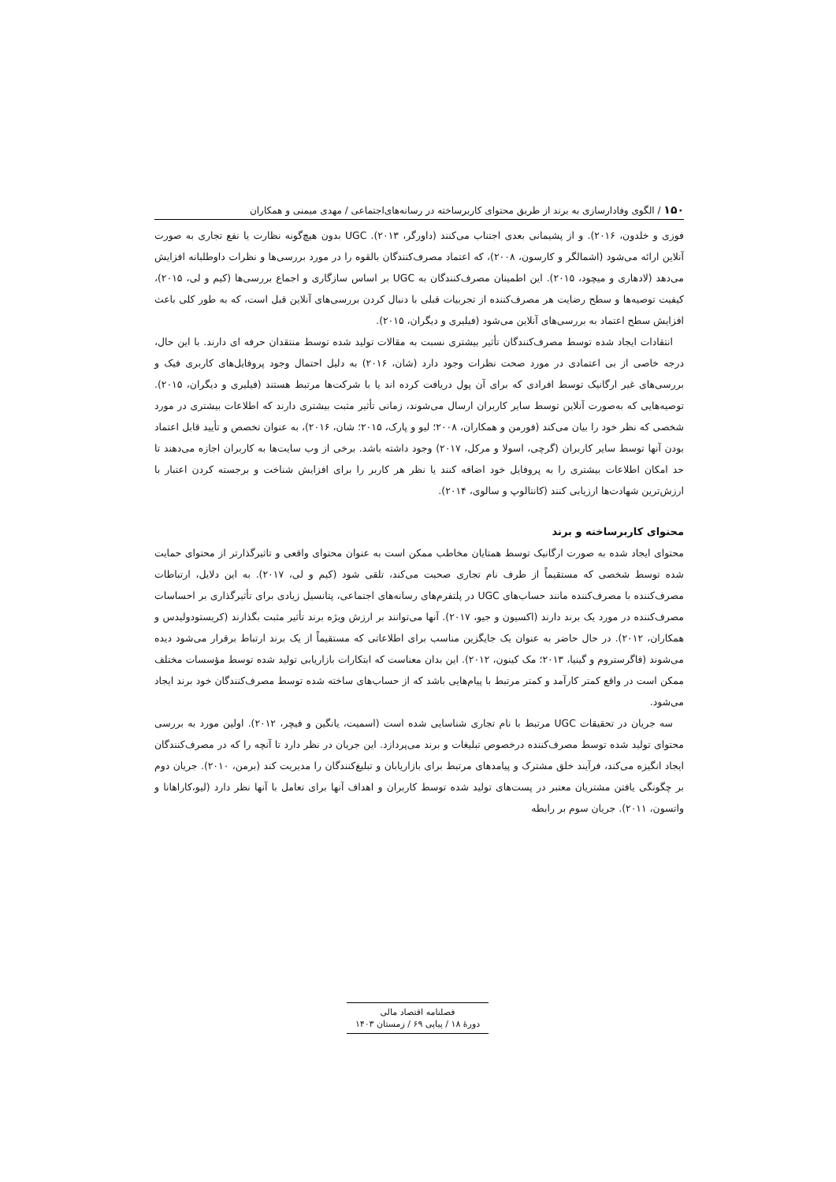۱۵۰ / الگوی وفادارسازی به برند از طریق محتوای کاربرساخته در رسانه‌های‌اجتماعی / مهدی میمنی و همکاران
فوزی و خلدون، ۲۰۱۶). و از پشیمانی بعدی اجتناب می‌کنند (داورگر، ۲۰۱۳). UGC بدون هیچ‌گونه نظارت یا نفع تجاری به صورت آنلاین ارائه می‌شود (اشمالگر و کارسون، ۲۰۰۸)، که اعتماد مصرف‌کنندگان بالقوه را در مورد بررسی‌ها و نظرات داوطلبانه افزایش می‌دهد (لادهاری و میچود، ۲۰۱۵). این اطمینان مصرف‌کنندگان به UGC بر اساس سازگاری و اجماع بررسی‌ها (کیم و لی، ۲۰۱۵)، کیفیت توصیه‌ها و سطح رضایت هر مصرف‌کننده از تجربیات قبلی با دنبال کردن بررسی‌های آنلاین قبل است، که به طور کلی باعث افزایش سطح اعتماد به بررسی‌های آنلاین می‌شود (فیلیری و دیگران، ۲۰۱۵).
انتقادات ایجاد شده توسط مصرف‌کنندگان تأثیر بیشتری نسبت به مقالات تولید شده توسط منتقدان حرفه ای دارند. با این حال، درجه خاصی از بی اعتمادی در مورد صحت نظرات وجود دارد (شان، ۲۰۱۶) به دلیل احتمال وجود پروفایل‌های کاربری فیک و بررسی‌های غیر ارگانیک توسط افرادی که برای آن پول دریافت کرده اند یا با شرکت‌ها مرتبط هستند (فیلیری و دیگران، ۲۰۱۵). توصیه‌هایی که به‌صورت آنلاین توسط سایر کاربران ارسال می‌شوند، زمانی تأثیر مثبت بیشتری دارند که اطلاعات بیشتری در مورد شخصی که نظر خود را بیان می‌کند (فورمن و همکاران، ۲۰۰۸؛ لیو و پارک، ۲۰۱۵؛ شان، ۲۰۱۶)، به عنوان تخصص و تأیید قابل اعتماد بودن آنها توسط سایر کاربران (گرچی، اسولا و مرکل، ۲۰۱۷) وجود داشته باشد. برخی از وب سایت‌ها به کاربران اجازه می‌دهند تا حد امکان اطلاعات بیشتری را به پروفایل خود اضافه کنند یا نظر هر کاربر را برای افزایش شناخت و برجسته کردن اعتبار با ارزش‌ترین شهادت‌ها ارزیابی کنند (کانتالوپ و سالوی، ۲۰۱۴).
محتوای کاربرساخته و برند
محتوای ایجاد شده به صورت ارگانیک توسط همتایان مخاطب ممکن است به عنوان محتوای واقعی و تاثیرگذارتر از محتوای حمایت شده توسط شخصی که مستقیماً از طرف نام تجاری صحبت می‌کند، تلقی شود (کیم و لی، ۲۰۱۷). به این دلایل، ارتباطات مصرف‌کننده با مصرف‌کننده مانند حساب‌های UGC در پلتفرم‌های رسانه‌های اجتماعی، پتانسیل زیادی برای تأثیرگذاری بر احساسات مصرف‌کننده در مورد یک برند دارند (اکسیون و جیو، ۲۰۱۷). آنها می‌توانند بر ارزش ویژه برند تأثیر مثبت بگذارند (کریستودولیدس و همکاران، ۲۰۱۲). در حال حاضر به عنوان یک جایگزین مناسب برای اطلاعاتی که مستقیماً از یک برند ارتباط برقرار می‌شود دیده می‌شوند (فاگرستروم و گینیا، ۲۰۱۳؛ مک کینون، ۲۰۱۲). این بدان معناست که ابتکارات بازاریابی تولید شده توسط مؤسسات مختلف ممکن است در واقع کمتر کارآمد و کمتر مرتبط با پیام‌هایی باشد که از حساب‌های ساخته شده توسط مصرف‌کنندگان خود برند ایجاد می‌شود.
سه جریان در تحقیقات UGC مرتبط با نام تجاری شناسایی شده است (اسمیت، یانگین و فیچر، ۲۰۱۲). اولین مورد به بررسی محتوای تولید شده توسط مصرف‌کننده درخصوص تبلیغات و برند می‌پردازد. این جریان در نظر دارد تا آنچه را که در مصرف‌کنندگان ایجاد انگیزه می‌کند، فرآیند خلق مشترک و پیامدهای مرتبط برای بازاریابان و تبلیغ‌کنندگان را مدیریت کند (برمن، ۲۰۱۰). جریان دوم بر چگونگی یافتن مشتریان معتبر در پست‌های تولید شده توسط کاربران و اهداف آنها برای تعامل با آنها نظر دارد (لیو،کاراهانا و واتسون، ۲۰۱۱). جریان سوم بر رابطه
فصلنامه اقتصاد مالی
دورهٔ ۱۸ / پیاپی ۶۹ / زمستان ۱۴۰۳